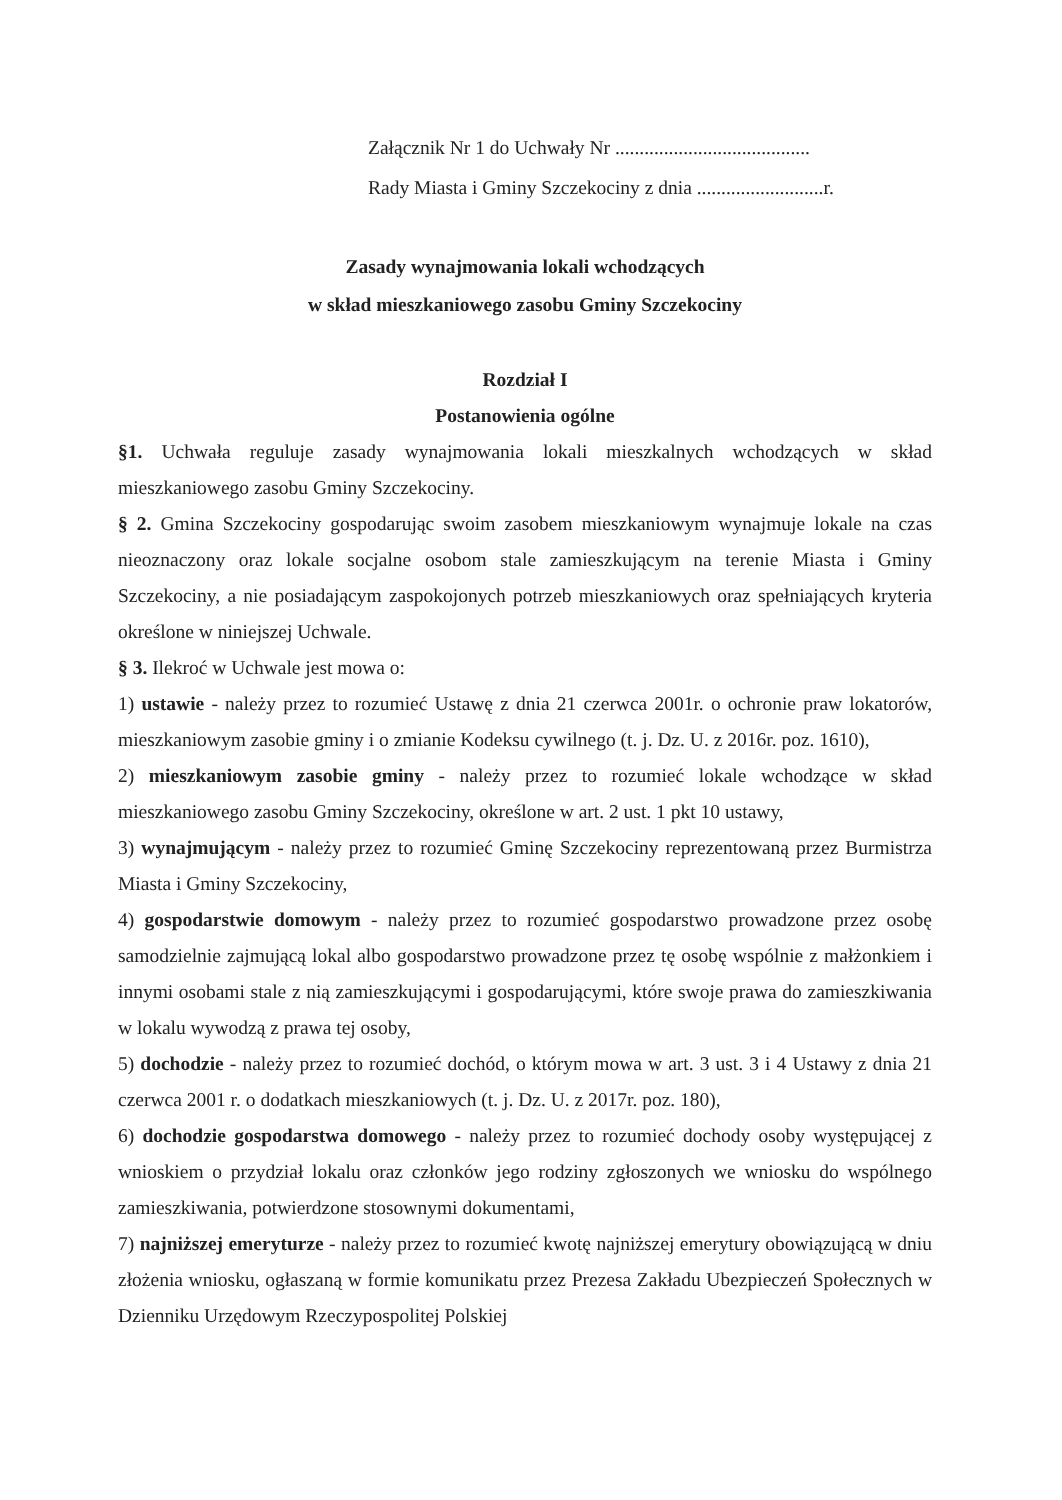Załącznik Nr 1 do Uchwały Nr ........................................
Rady Miasta i Gminy Szczekociny z dnia ..........................r.
Zasady wynajmowania lokali wchodzących
w skład mieszkaniowego zasobu Gminy Szczekociny
Rozdział I
Postanowienia ogólne
§1. Uchwała reguluje zasady wynajmowania lokali mieszkalnych wchodzących w skład mieszkaniowego zasobu Gminy Szczekociny.
§ 2. Gmina Szczekociny gospodarując swoim zasobem mieszkaniowym wynajmuje lokale na czas nieoznaczony oraz lokale socjalne osobom stale zamieszkującym na terenie Miasta i Gminy Szczekociny, a nie posiadającym zaspokojonych potrzeb mieszkaniowych oraz spełniających kryteria określone w niniejszej Uchwale.
§ 3. Ilekroć w Uchwale jest mowa o:
1) ustawie - należy przez to rozumieć Ustawę z dnia 21 czerwca 2001r. o ochronie praw lokatorów, mieszkaniowym zasobie gminy i o zmianie Kodeksu cywilnego (t. j. Dz. U. z 2016r. poz. 1610),
2) mieszkaniowym zasobie gminy - należy przez to rozumieć lokale wchodzące w skład mieszkaniowego zasobu Gminy Szczekociny, określone w art. 2 ust. 1 pkt 10 ustawy,
3) wynajmującym - należy przez to rozumieć Gminę Szczekociny reprezentowaną przez Burmistrza Miasta i Gminy Szczekociny,
4) gospodarstwie domowym - należy przez to rozumieć gospodarstwo prowadzone przez osobę samodzielnie zajmującą lokal albo gospodarstwo prowadzone przez tę osobę wspólnie z małżonkiem i innymi osobami stale z nią zamieszkującymi i gospodarującymi, które swoje prawa do zamieszkiwania w lokalu wywodzą z prawa tej osoby,
5) dochodzie - należy przez to rozumieć dochód, o którym mowa w art. 3 ust. 3 i 4 Ustawy z dnia 21 czerwca 2001 r. o dodatkach mieszkaniowych (t. j. Dz. U. z 2017r. poz. 180),
6) dochodzie gospodarstwa domowego - należy przez to rozumieć dochody osoby występującej z wnioskiem o przydział lokalu oraz członków jego rodziny zgłoszonych we wniosku do wspólnego zamieszkiwania, potwierdzone stosownymi dokumentami,
7) najniższej emeryturze - należy przez to rozumieć kwotę najniższej emerytury obowiązującą w dniu złożenia wniosku, ogłaszaną w formie komunikatu przez Prezesa Zakładu Ubezpieczeń Społecznych w Dzienniku Urzędowym Rzeczypospolitej Polskiej